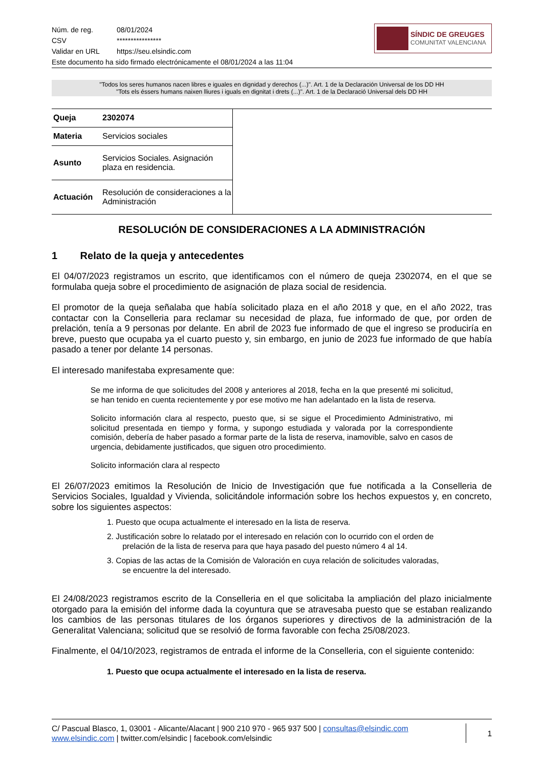| Núm. de reg. | 08/01/2024 |
| CSV | **************** |
| Validar en URL | https://seu.elsindic.com |
Este documento ha sido firmado electrónicamente el 08/01/2024 a las 11:04
SÍNDIC DE GREUGES
COMUNITAT VALENCIANA
"Todos los seres humanos nacen libres e iguales en dignidad y derechos (...)". Art. 1 de la Declaración Universal de los DD HH
"Tots els éssers humans naixen lliures i iguals en dignitat i drets (...)". Art. 1 de la Declaració Universal dels DD HH
| Queja | 2302074 |
| Materia | Servicios sociales |
| Asunto | Servicios Sociales. Asignación plaza en residencia. |
| Actuación | Resolución de consideraciones a la Administración |
RESOLUCIÓN DE CONSIDERACIONES A LA ADMINISTRACIÓN
1 Relato de la queja y antecedentes
El 04/07/2023 registramos un escrito, que identificamos con el número de queja 2302074, en el que se formulaba queja sobre el procedimiento de asignación de plaza social de residencia.
El promotor de la queja señalaba que había solicitado plaza en el año 2018 y que, en el año 2022, tras contactar con la Conselleria para reclamar su necesidad de plaza, fue informado de que, por orden de prelación, tenía a 9 personas por delante. En abril de 2023 fue informado de que el ingreso se produciría en breve, puesto que ocupaba ya el cuarto puesto y, sin embargo, en junio de 2023 fue informado de que había pasado a tener por delante 14 personas.
El interesado manifestaba expresamente que:
Se me informa de que solicitudes del 2008 y anteriores al 2018, fecha en la que presenté mi solicitud, se han tenido en cuenta recientemente y por ese motivo me han adelantado en la lista de reserva.
Solicito información clara al respecto, puesto que, si se sigue el Procedimiento Administrativo, mi solicitud presentada en tiempo y forma, y supongo estudiada y valorada por la correspondiente comisión, debería de haber pasado a formar parte de la lista de reserva, inamovible, salvo en casos de urgencia, debidamente justificados, que siguen otro procedimiento.
Solicito información clara al respecto
El 26/07/2023 emitimos la Resolución de Inicio de Investigación que fue notificada a la Conselleria de Servicios Sociales, Igualdad y Vivienda, solicitándole información sobre los hechos expuestos y, en concreto, sobre los siguientes aspectos:
1. Puesto que ocupa actualmente el interesado en la lista de reserva.
2. Justificación sobre lo relatado por el interesado en relación con lo ocurrido con el orden de
prelación de la lista de reserva para que haya pasado del puesto número 4 al 14.
3. Copias de las actas de la Comisión de Valoración en cuya relación de solicitudes valoradas,
se encuentre la del interesado.
El 24/08/2023 registramos escrito de la Conselleria en el que solicitaba la ampliación del plazo inicialmente otorgado para la emisión del informe dada la coyuntura que se atravesaba puesto que se estaban realizando los cambios de las personas titulares de los órganos superiores y directivos de la administración de la Generalitat Valenciana; solicitud que se resolvió de forma favorable con fecha 25/08/2023.
Finalmente, el 04/10/2023, registramos de entrada el informe de la Conselleria, con el siguiente contenido:
1. Puesto que ocupa actualmente el interesado en la lista de reserva.
C/ Pascual Blasco, 1, 03001 - Alicante/Alacant | 900 210 970 - 965 937 500 | consultas@elsindic.com
www.elsindic.com | twitter.com/elsindic | facebook.com/elsindic
1